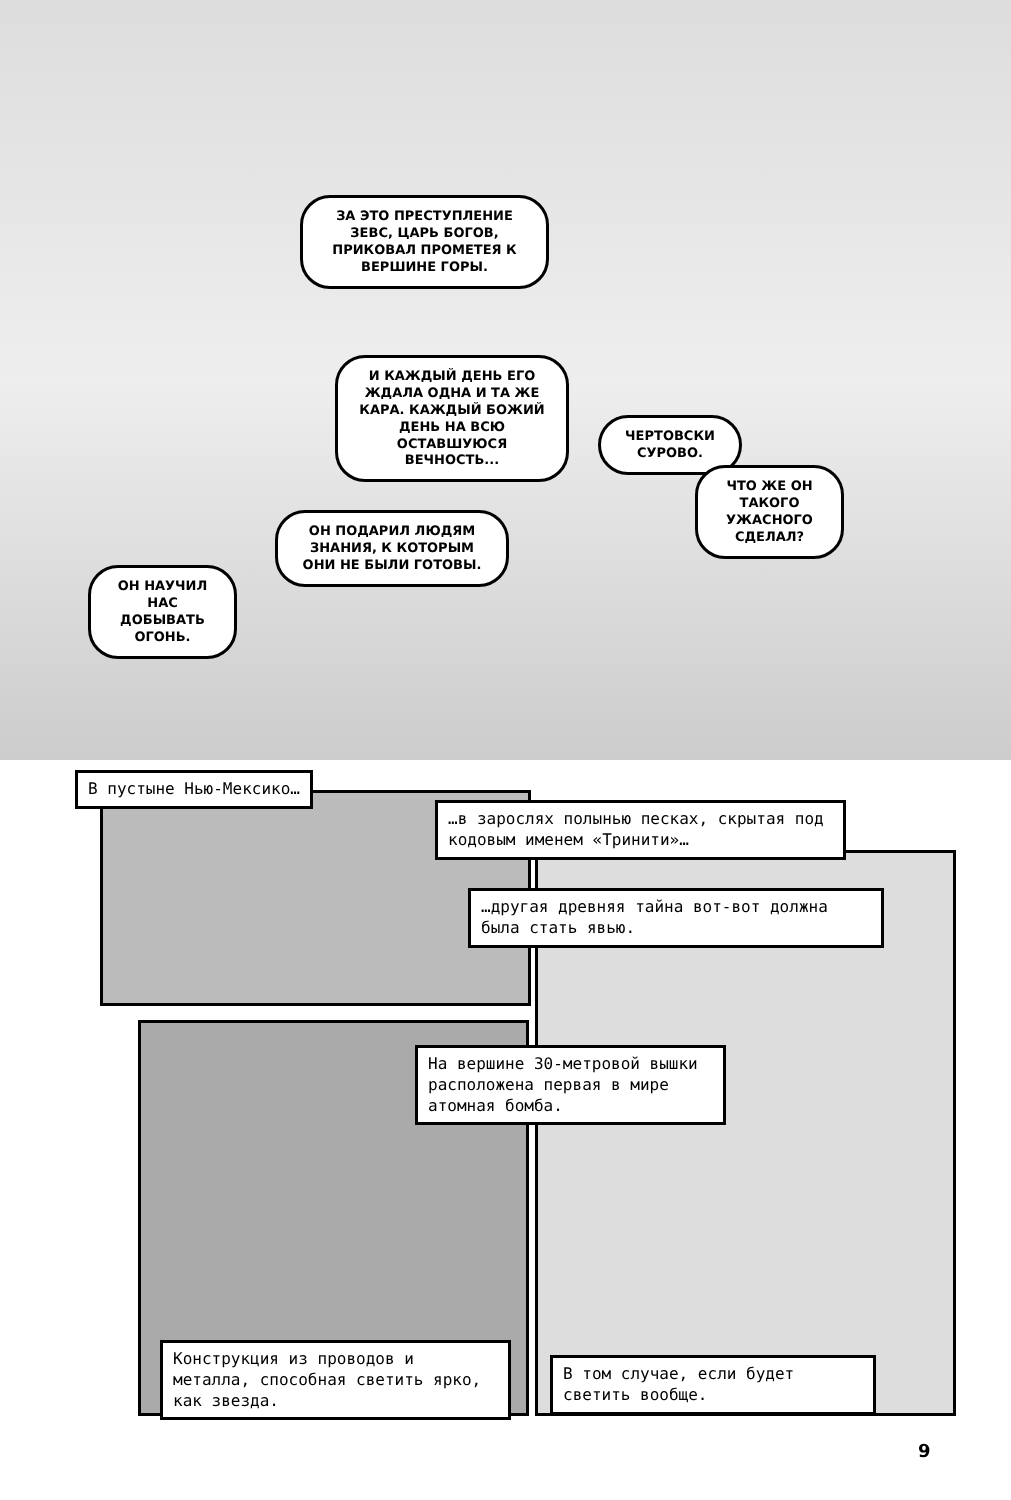ЗА ЭТО ПРЕСТУПЛЕНИЕ ЗЕВС, ЦАРЬ БОГОВ, ПРИКОВАЛ ПРОМЕТЕЯ К ВЕРШИНЕ ГОРЫ.
И КАЖДЫЙ ДЕНЬ ЕГО ЖДАЛА ОДНА И ТА ЖЕ КАРА. КАЖДЫЙ БОЖИЙ ДЕНЬ НА ВСЮ ОСТАВШУЮСЯ ВЕЧНОСТЬ...
ЧЕРТОВСКИ СУРОВО.
ЧТО ЖЕ ОН ТАКОГО УЖАСНОГО СДЕЛАЛ?
ОН ПОДАРИЛ ЛЮДЯМ ЗНАНИЯ, К КОТОРЫМ ОНИ НЕ БЫЛИ ГОТОВЫ.
ОН НАУЧИЛ НАС ДОБЫВАТЬ ОГОНЬ.
В пустыне Нью-Мексико…
…в зарослях полынью песках, скрытая под кодовым именем «Тринити»…
…другая древняя тайна вот-вот должна была стать явью.
На вершине 30-метровой вышки расположена первая в мире атомная бомба.
Конструкция из проводов и металла, способная светить ярко, как звезда.
В том случае, если будет светить вообще.
9